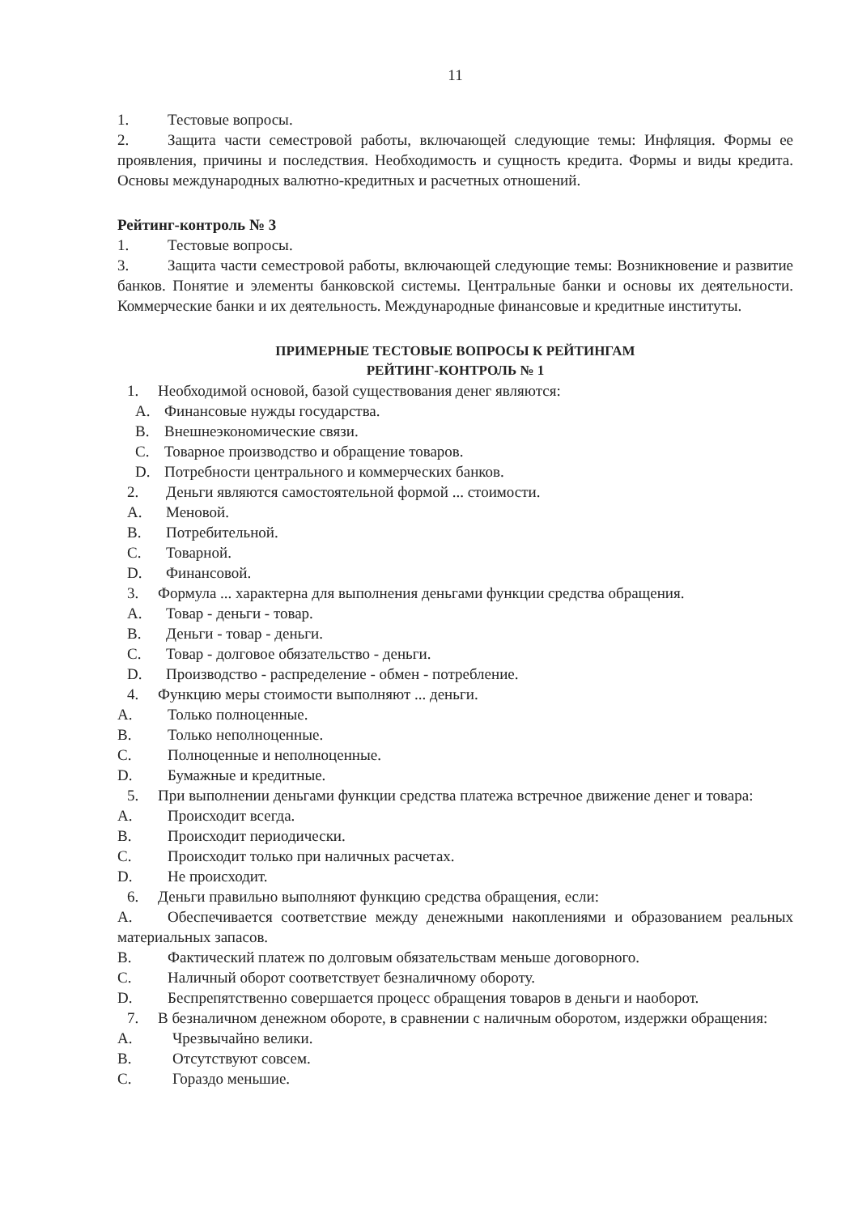11
1. Тестовые вопросы.
2. Защита части семестровой работы, включающей следующие темы: Инфляция. Формы ее проявления, причины и последствия. Необходимость и сущность кредита. Формы и виды кредита. Основы международных валютно-кредитных и расчетных отношений.
Рейтинг-контроль № 3
1. Тестовые вопросы.
3. Защита части семестровой работы, включающей следующие темы: Возникновение и развитие банков. Понятие и элементы банковской системы. Центральные банки и основы их деятельности. Коммерческие банки и их деятельность. Международные финансовые и кредитные институты.
ПРИМЕРНЫЕ ТЕСТОВЫЕ ВОПРОСЫ К РЕЙТИНГАМ
РЕЙТИНГ-КОНТРОЛЬ № 1
1. Необходимой основой, базой существования денег являются:
A. Финансовые нужды государства.
B. Внешнеэкономические связи.
C. Товарное производство и обращение товаров.
D. Потребности центрального и коммерческих банков.
2. Деньги являются самостоятельной формой ... стоимости.
A. Меновой.
B. Потребительной.
C. Товарной.
D. Финансовой.
3. Формула ... характерна для выполнения деньгами функции средства обращения.
A. Товар - деньги - товар.
B. Деньги - товар - деньги.
C. Товар - долговое обязательство - деньги.
D. Производство - распределение - обмен - потребление.
4. Функцию меры стоимости выполняют ... деньги.
A. Только полноценные.
B. Только неполноценные.
C. Полноценные и неполноценные.
D. Бумажные и кредитные.
5. При выполнении деньгами функции средства платежа встречное движение денег и товара:
A. Происходит всегда.
B. Происходит периодически.
C. Происходит только при наличных расчетах.
D. Не происходит.
6. Деньги правильно выполняют функцию средства обращения, если:
A. Обеспечивается соответствие между денежными накоплениями и образованием реальных материальных запасов.
B. Фактический платеж по долговым обязательствам меньше договорного.
C. Наличный оборот соответствует безналичному обороту.
D. Беспрепятственно совершается процесс обращения товаров в деньги и наоборот.
7. В безналичном денежном обороте, в сравнении с наличным оборотом, издержки обращения:
A. Чрезвычайно велики.
B. Отсутствуют совсем.
C. Гораздо меньшие.